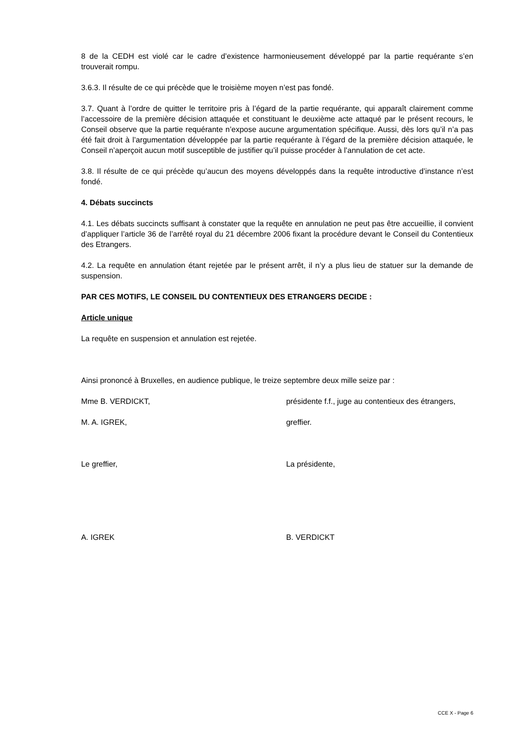8 de la CEDH est violé car le cadre d’existence harmonieusement développé par la partie requérante s’en trouverait rompu.
3.6.3. Il résulte de ce qui précède que le troisième moyen n’est pas fondé.
3.7. Quant à l’ordre de quitter le territoire pris à l’égard de la partie requérante, qui apparaît clairement comme l’accessoire de la première décision attaquée et constituant le deuxième acte attaqué par le présent recours, le Conseil observe que la partie requérante n’expose aucune argumentation spécifique. Aussi, dès lors qu’il n’a pas été fait droit à l’argumentation développée par la partie requérante à l’égard de la première décision attaquée, le Conseil n’aperçoit aucun motif susceptible de justifier qu’il puisse procéder à l’annulation de cet acte.
3.8. Il résulte de ce qui précède qu’aucun des moyens développés dans la requête introductive d’instance n’est fondé.
4. Débats succincts
4.1. Les débats succincts suffisant à constater que la requête en annulation ne peut pas être accueillie, il convient d’appliquer l’article 36 de l’arrêté royal du 21 décembre 2006 fixant la procédure devant le Conseil du Contentieux des Etrangers.
4.2. La requête en annulation étant rejetée par le présent arrêt, il n’y a plus lieu de statuer sur la demande de suspension.
PAR CES MOTIFS, LE CONSEIL DU CONTENTIEUX DES ETRANGERS DECIDE :
Article unique
La requête en suspension et annulation est rejetée.
Ainsi prononcé à Bruxelles, en audience publique, le treize septembre deux mille seize par :
Mme B. VERDICKT, présidente f.f., juge au contentieux des étrangers,
M. A. IGREK, greffier.
Le greffier, La présidente,
A. IGREK B. VERDICKT
CCE X - Page 6